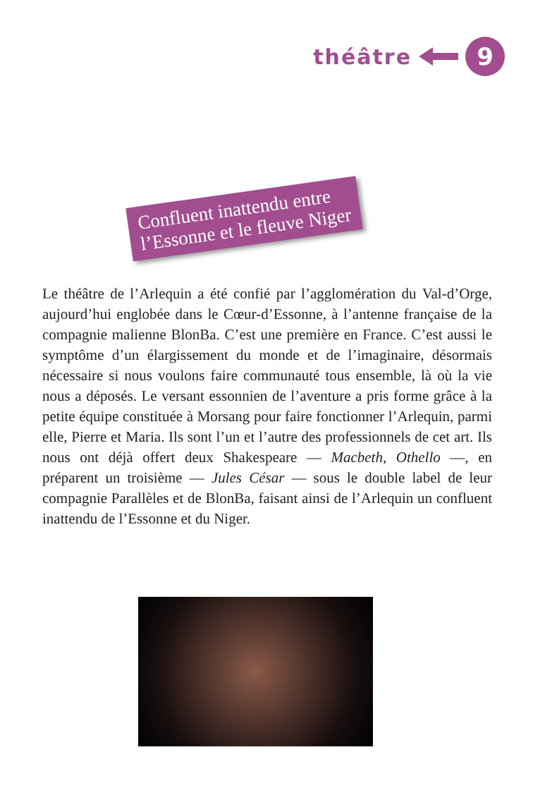théâtre
9
Confluent inattendu entre
l’Essonne et le fleuve Niger
Le théâtre de l’Arlequin a été confié par l’agglomération du Val-d’Orge, aujourd’hui englobée dans le Cœur-d’Essonne, à l’antenne française de la compagnie malienne BlonBa. C’est une première en France. C’est aussi le symptôme d’un élargissement du monde et de l’imaginaire, désormais nécessaire si nous voulons faire communauté tous ensemble, là où la vie nous a déposés. Le versant essonnien de l’aventure a pris forme grâce à la petite équipe constituée à Morsang pour faire fonctionner l’Arlequin, parmi elle, Pierre et Maria. Ils sont l’un et l’autre des professionnels de cet art. Ils nous ont déjà offert deux Shakespeare — Macbeth, Othello —, en préparent un troisième — Jules César — sous le double label de leur compagnie Parallèles et de BlonBa, faisant ainsi de l’Arlequin un confluent inattendu de l’Essonne et du Niger.